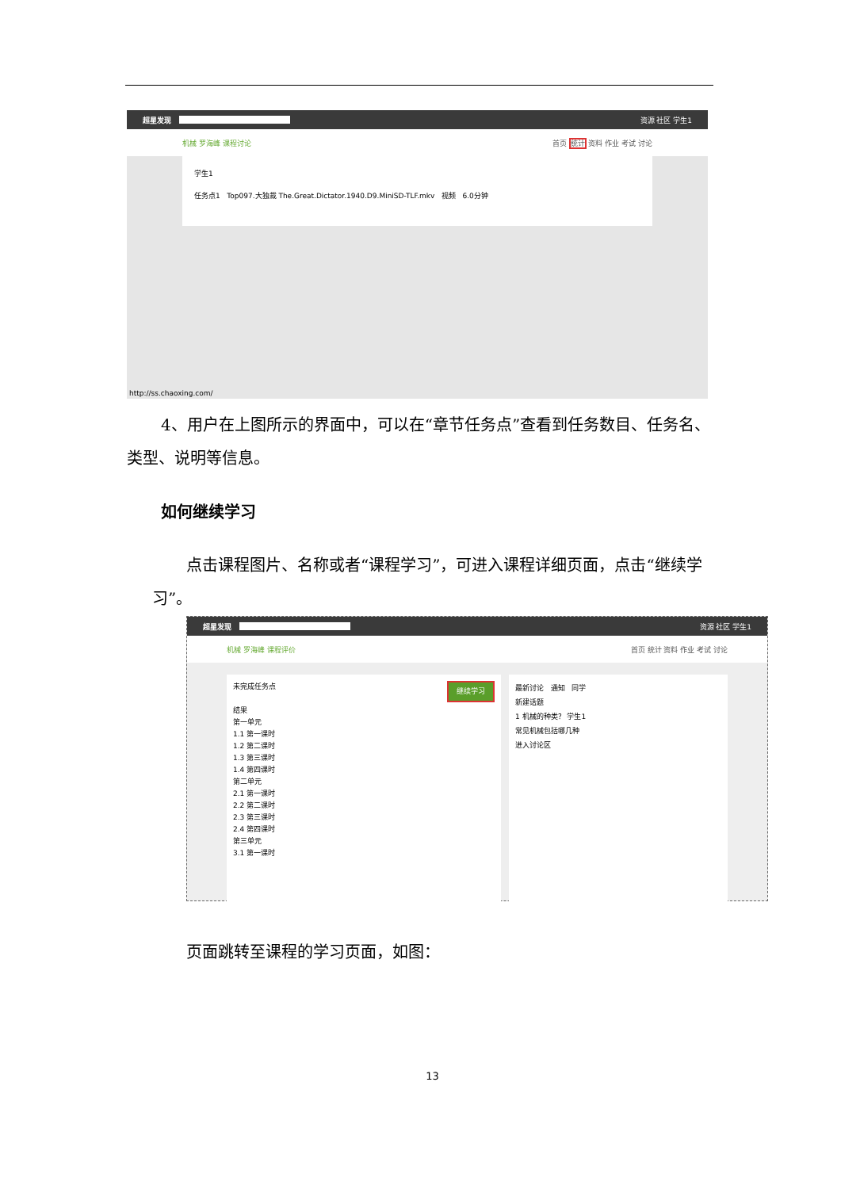超星发现 资源 社区 学生1
机械 罗海峰 课程讨论 首页 统计 资料 作业 考试 讨论
学生1
任务点1 Top097.大独裁 The.Great.Dictator.1940.D9.MiniSD-TLF.mkv 视频 6.0分钟
http://ss.chaoxing.com/
4、用户在上图所示的界面中，可以在“章节任务点”查看到任务数目、任务名、类型、说明等信息。
如何继续学习
点击课程图片、名称或者“课程学习”，可进入课程详细页面，点击“继续学习”。
超星发现 资源 社区 学生1
机械 罗海峰 课程评价 首页 统计 资料 作业 考试 讨论
未完成任务点 继续学习
结果
第一单元
1.1 第一课时
1.2 第二课时
1.3 第三课时
1.4 第四课时
第二单元
2.1 第一课时
2.2 第二课时
2.3 第三课时
2.4 第四课时
第三单元
3.1 第一课时
最新讨论 通知 同学
新建话题
1 机械的种类？ 学生1
常见机械包括哪几种
进入讨论区
页面跳转至课程的学习页面，如图：
13